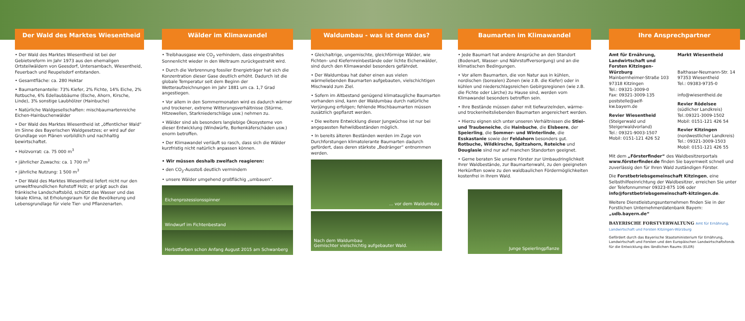Der Wald des Marktes Wiesentheid
• Der Wald des Marktes Wiesentheid ist bei der Gebietsreform im Jahr 1973 aus den ehemaligen Ortsteilwäldern von Geesdorf, Untersambach, Wiesentheid, Feuerbach und Reupelsdorf entstanden.
• Gesamtfläche: ca. 280 Hektar
• Baumartenanteile: 73% Kiefer, 2% Fichte, 14% Eiche, 2% Rotbuche, 6% Edellaubbäume (Esche, Ahorn, Kirsche, Linde), 3% sonstige Laubhölzer (Hainbuche)
• Natürliche Waldgesellschaften: mischbaumartenreiche Eichen-Hainbuchenwälder
• Der Wald des Marktes Wiesentheid ist „öffentlicher Wald“ im Sinne des Bayerischen Waldgesetzes; er wird auf der Grundlage von Plänen vorbildlich und nachhaltig bewirtschaftet.
• Holzvorrat: ca. 75 000 m<sup>3</sup>
• jährlicher Zuwachs: ca. 1 700 m<sup>3</sup>
• jährliche Nutzung: 1 500 m<sup>3</sup>
• Der Wald des Marktes Wiesentheid liefert nicht nur den umweltfreundlichen Rohstoff Holz; er prägt auch das fränkische Landschaftsbild, schützt das Wasser und das lokale Klima, ist Erholungsraum für die Bevölkerung und Lebensgrundlage für viele Tier- und Pflanzenarten.
Wälder im Klimawandel
• Treibhausgase wie CO<sub>2</sub> verhindern, dass eingestrahltes Sonnenlicht wieder in den Weltraum zurückgestrahlt wird.
• Durch die Verbrennung fossiler Energieträger hat sich die Konzentration dieser Gase deutlich erhöht. Dadurch ist die globale Temperatur seit dem Beginn der Wetteraufzeichnungen im Jahr 1881 um ca. 1,7 Grad angestiegen.
• Vor allem in den Sommermonaten wird es dadurch wärmer und trockener, extreme Witterungsverhältnisse (Stürme, Hitzewellen, Starkniederschläge usw.) nehmen zu.
• Wälder sind als besonders langlebige Ökosysteme von dieser Entwicklung (Windwürfe, Borkenkäferschäden usw.) enorm betroffen.
• Der Klimawandel verläuft so rasch, dass sich die Wälder kurzfristig nicht natürlich anpassen können.
• Wir müssen deshalb zweifach reagieren:
• den CO<sub>2</sub>-Ausstoß deutlich vermindern
• unsere Wälder umgehend großflächig „umbauen“.
Eichenprozessionsspinner
Windwurf im Fichtenbestand
Herbstfarben schon Anfang August 2015 am Schwanberg
Waldumbau - was ist denn das?
• Gleichaltrige, ungemischte, gleichförmige Wälder, wie Fichten- und Kiefernreinbestände oder lichte Eichenwälder, sind durch den Klimawandel besonders gefährdet.
• Der Waldumbau hat daher einen aus vielen wärmeliebenden Baumarten aufgebauten, vielschichtigen Mischwald zum Ziel.
• Sofern im Altbestand genügend klimataugliche Baumarten vorhanden sind, kann der Waldumbau durch natürliche Verjüngung erfolgen; fehlende Mischbaumarten müssen zusätzlich gepflanzt werden.
• Die weitere Entwicklung dieser Jungwüchse ist nur bei angepassten Rehwildbeständen möglich.
• In bereits älteren Beständen werden im Zuge von Durchforstungen klimatolerante Baumarten dadurch gefördert, dass deren stärkste „Bedränger“ entnommen werden.
... vor dem Waldumbau
Nach dem Waldumbau
Gemischter vielschichtig aufgebauter Wald.
Baumarten im Klimawandel
• Jede Baumart hat andere Ansprüche an den Standort (Bodenart, Wasser- und Nährstoffversorgung) und an die klimatischen Bedingungen.
• Vor allem Baumarten, die von Natur aus in kühlen, nordischen (borealen) Zonen (wie z.B. die Kiefer) oder in kühlen und niederschlagsreichen Gebirgsregionen (wie z.B. die Fichte oder Lärche) zu Hause sind, werden vom Klimawandel besonders betroffen sein.
• Ihre Bestände müssen daher mit tiefwurzelnden, wärme- und trockenheitsliebenden Baumarten angereichert werden.
• Hierzu eignen sich unter unseren Verhältnissen die Stiel- und Traubeneiche, die Hainbuche, die Elsbeere, der Speierling, die Sommer- und Winterlinde, die Esskastanie sowie der Feldahorn besonders gut. Rotbuche, Wildkirsche, Spitzahorn, Roteiche und Douglasie sind nur auf manchen Standorten geeignet.
• Gerne beraten Sie unsere Förster zur Umbaudringlichkeit Ihrer Waldbestände, zur Baumartenwahl, zu den geeigneten Herkünften sowie zu den waldbaulichen Fördermöglichkeiten kostenfrei in Ihrem Wald.
Junge Speierlingpflanze
Ihre Ansprechpartner
Amt für Ernährung, Landwirtschaft und Forsten Kitzingen-Würzburg
Mainbernheimer-Straße 103
97318 Kitzingen
Tel.: 09321-3009-0
Fax: 09321-3009-135
poststelle@aelf-kw.bayern.de
Revier Wiesentheid
(Steigerwald und Steigerwaldvorland)
Tel.: 09321-9003-1507
Mobil: 0151-121 426 52
Markt Wiesentheid
Balthasar-Neumann-Str. 14
97353 Wiesentheid
Tel.: 09383-9735-0
info@wiesentheid.de
Revier Rödelsee
(südlicher Landkreis)
Tel.:09321-3009-1502
Mobil: 0151-121 426 54
Revier Kitzingen
(nordwestlicher Landkreis)
Tel.: 09321-3009-1503
Mobil: 0151-121 426 55
Mit dem „Försterfinder“ des Waldbesitzerportals www.försterfinder.de finden Sie bayernweit schnell und zuverlässig den für Ihren Wald zuständigen Förster.
Die Forstbetriebsgemeinschaft Kitzingen, eine Selbsthilfeeinrichtung der Waldbesitzer, erreichen Sie unter der Telefonnummer 09323-875 106 oder info@forstbetriebsgemeinschaft-kitzingen.de.
Weitere Dienstleistungsunternehmen finden Sie in der Forstlichen Unternehmerdatenbank Bayern: „udb.bayern.de“
BAYERISCHE FORSTVERWALTUNG Amt für Ernährung, Landwirtschaft und Forsten Kitzingen-Würzburg
Gefördert durch das Bayerische Staatsministerium für Ernährung, Landwirtschaft und Forsten und den Europäischen Landwirtschaftsfonds für die Entwicklung des ländlichen Raums (ELER)